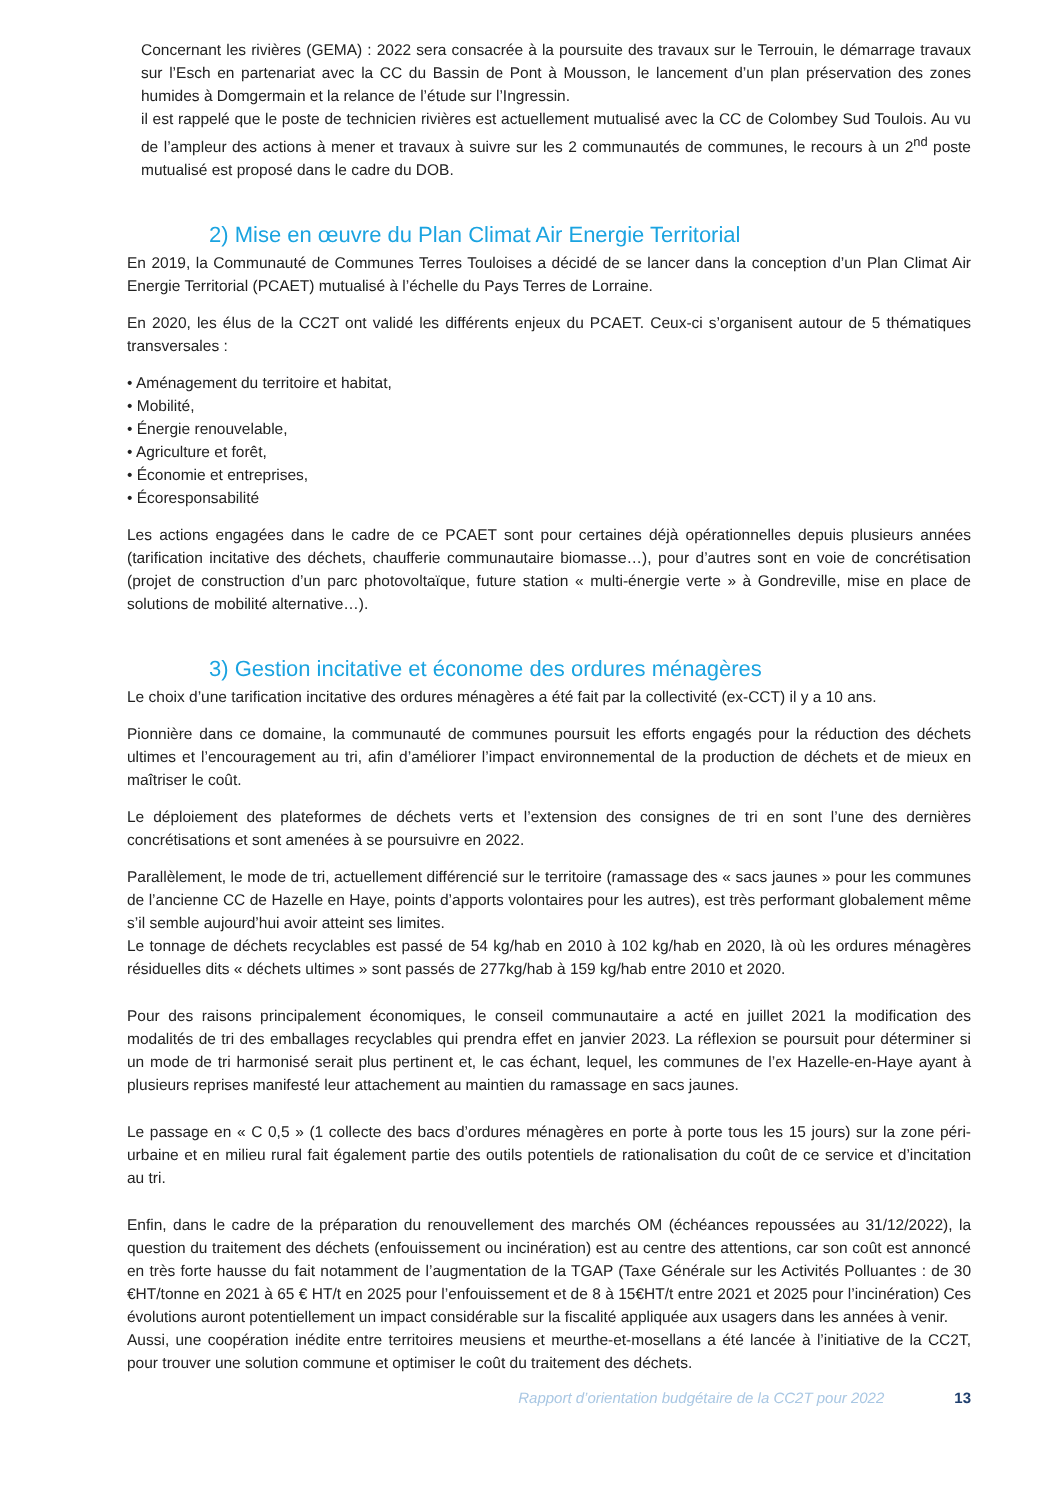Concernant les rivières (GEMA) : 2022 sera consacrée à la poursuite des travaux sur le Terrouin, le démarrage travaux sur l’Esch en partenariat avec la CC du Bassin de Pont à Mousson, le lancement d’un plan préservation des zones humides à Domgermain et la relance de l’étude sur l’Ingressin.
il est rappelé que le poste de technicien rivières est actuellement mutualisé avec la CC de Colombey Sud Toulois. Au vu de l’ampleur des actions à mener et travaux à suivre sur les 2 communautés de communes, le recours à un 2<sup>nd</sup> poste mutualisé est proposé dans le cadre du DOB.
2) Mise en œuvre du Plan Climat Air Energie Territorial
En 2019, la Communauté de Communes Terres Touloises a décidé de se lancer dans la conception d’un Plan Climat Air Energie Territorial (PCAET) mutualisé à l’échelle du Pays Terres de Lorraine.
En 2020, les élus de la CC2T ont validé les différents enjeux du PCAET. Ceux-ci s’organisent autour de 5 thématiques transversales :
• Aménagement du territoire et habitat,
• Mobilité,
• Énergie renouvelable,
• Agriculture et forêt,
• Économie et entreprises,
• Écoresponsabilité
Les actions engagées dans le cadre de ce PCAET sont pour certaines déjà opérationnelles depuis plusieurs années (tarification incitative des déchets, chaufferie communautaire biomasse…), pour d’autres sont en voie de concrétisation (projet de construction d’un parc photovoltaïque, future station « multi-énergie verte » à Gondreville, mise en place de solutions de mobilité alternative…).
3) Gestion incitative et économe des ordures ménagères
Le choix d’une tarification incitative des ordures ménagères a été fait par la collectivité (ex-CCT) il y a 10 ans.
Pionnière dans ce domaine, la communauté de communes poursuit les efforts engagés pour la réduction des déchets ultimes et l’encouragement au tri, afin d’améliorer l’impact environnemental de la production de déchets et de mieux en maîtriser le coût.
Le déploiement des plateformes de déchets verts et l’extension des consignes de tri en sont l’une des dernières concrétisations et sont amenées à se poursuivre en 2022.
Parallèlement, le mode de tri, actuellement différencié sur le territoire (ramassage des « sacs jaunes » pour les communes de l’ancienne CC de Hazelle en Haye, points d’apports volontaires pour les autres), est très performant globalement même s’il semble aujourd’hui avoir atteint ses limites.
Le tonnage de déchets recyclables est passé de 54 kg/hab en 2010 à 102 kg/hab en 2020, là où les ordures ménagères résiduelles dits « déchets ultimes » sont passés de 277kg/hab à 159 kg/hab entre 2010 et 2020.
Pour des raisons principalement économiques, le conseil communautaire a acté en juillet 2021 la modification des modalités de tri des emballages recyclables qui prendra effet en janvier 2023. La réflexion se poursuit pour déterminer si un mode de tri harmonisé serait plus pertinent et, le cas échant, lequel, les communes de l’ex Hazelle-en-Haye ayant à plusieurs reprises manifesté leur attachement au maintien du ramassage en sacs jaunes.
Le passage en « C 0,5 » (1 collecte des bacs d’ordures ménagères en porte à porte tous les 15 jours) sur la zone péri-urbaine et en milieu rural fait également partie des outils potentiels de rationalisation du coût de ce service et d’incitation au tri.
Enfin, dans le cadre de la préparation du renouvellement des marchés OM (échéances repoussées au 31/12/2022), la question du traitement des déchets (enfouissement ou incinération) est au centre des attentions, car son coût est annoncé en très forte hausse du fait notamment de l’augmentation de la TGAP (Taxe Générale sur les Activités Polluantes : de 30 €HT/tonne en 2021 à 65 € HT/t en 2025 pour l’enfouissement et de 8 à 15€HT/t entre 2021 et 2025 pour l’incinération) Ces évolutions auront potentiellement un impact considérable sur la fiscalité appliquée aux usagers dans les années à venir.
Aussi, une coopération inédite entre territoires meusiens et meurthe-et-mosellans a été lancée à l’initiative de la CC2T, pour trouver une solution commune et optimiser le coût du traitement des déchets.
Rapport d’orientation budgétaire de la CC2T pour 2022 13